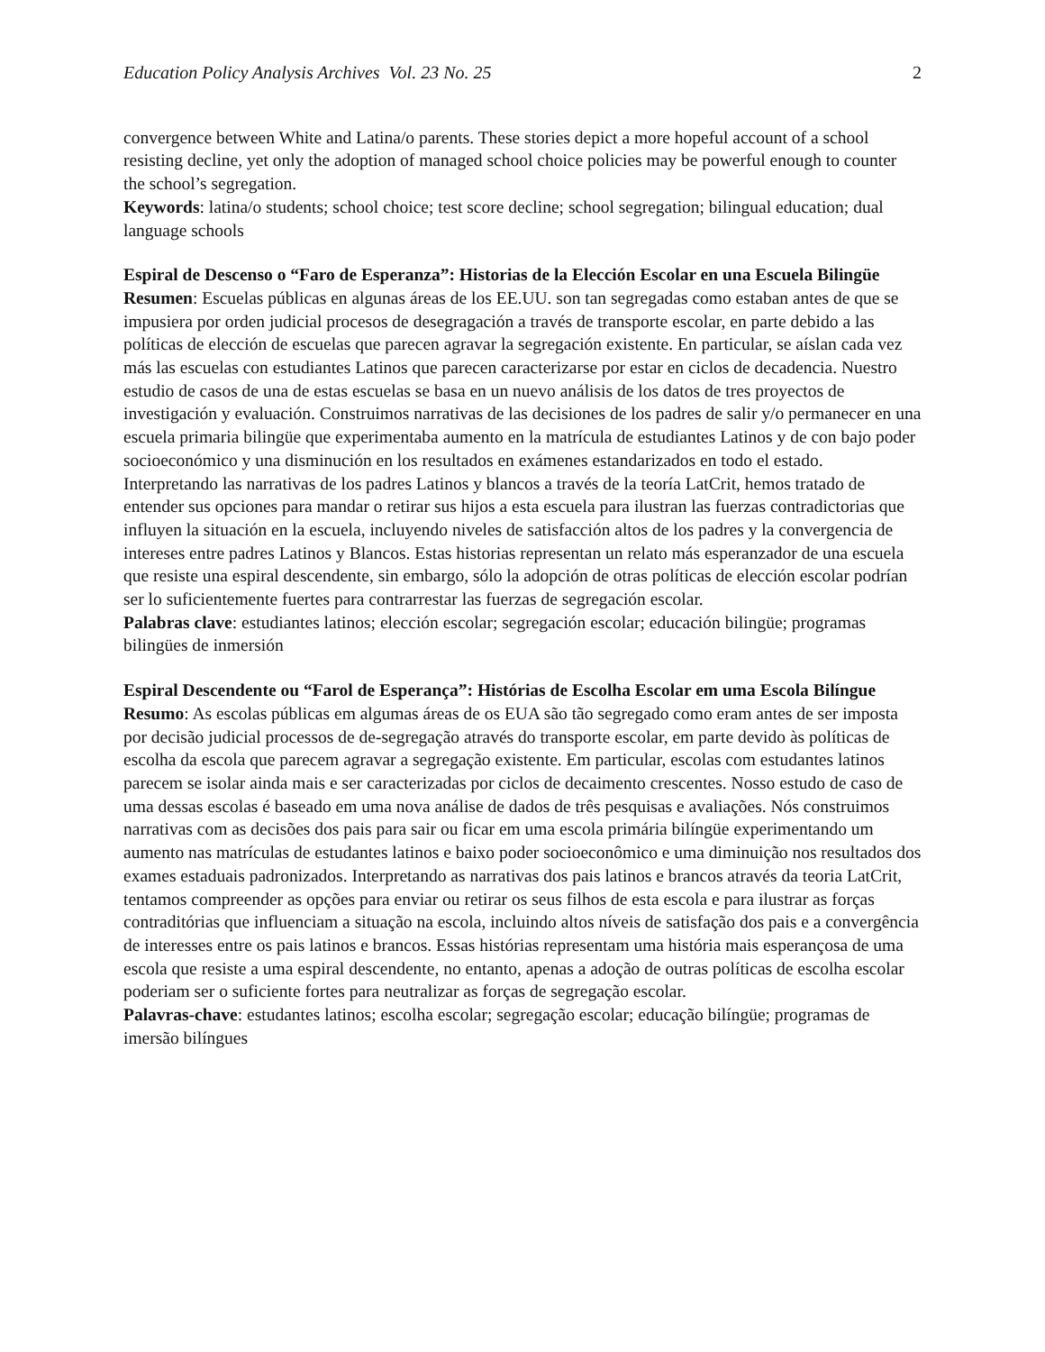Education Policy Analysis Archives Vol. 23 No. 25 2
convergence between White and Latina/o parents. These stories depict a more hopeful account of a school resisting decline, yet only the adoption of managed school choice policies may be powerful enough to counter the school’s segregation.
Keywords: latina/o students; school choice; test score decline; school segregation; bilingual education; dual language schools
Espiral de Descenso o “Faro de Esperanza”: Historias de la Elección Escolar en una Escuela Bilingüe
Resumen: Escuelas públicas en algunas áreas de los EE.UU. son tan segregadas como estaban antes de que se impusiera por orden judicial procesos de desegragación a través de transporte escolar, en parte debido a las políticas de elección de escuelas que parecen agravar la segregación existente. En particular, se aíslan cada vez más las escuelas con estudiantes Latinos que parecen caracterizarse por estar en ciclos de decadencia. Nuestro estudio de casos de una de estas escuelas se basa en un nuevo análisis de los datos de tres proyectos de investigación y evaluación. Construimos narrativas de las decisiones de los padres de salir y/o permanecer en una escuela primaria bilingüe que experimentaba aumento en la matrícula de estudiantes Latinos y de con bajo poder socioeconómico y una disminución en los resultados en exámenes estandarizados en todo el estado. Interpretando las narrativas de los padres Latinos y blancos a través de la teoría LatCrit, hemos tratado de entender sus opciones para mandar o retirar sus hijos a esta escuela para ilustran las fuerzas contradictorias que influyen la situación en la escuela, incluyendo niveles de satisfacción altos de los padres y la convergencia de intereses entre padres Latinos y Blancos. Estas historias representan un relato más esperanzador de una escuela que resiste una espiral descendente, sin embargo, sólo la adopción de otras políticas de elección escolar podrían ser lo suficientemente fuertes para contrarrestar las fuerzas de segregación escolar.
Palabras clave: estudiantes latinos; elección escolar; segregación escolar; educación bilingüe; programas bilingües de inmersión
Espiral Descendente ou “Farol de Esperança”: Histórias de Escolha Escolar em uma Escola Bilíngue
Resumo: As escolas públicas em algumas áreas de os EUA são tão segregado como eram antes de ser imposta por decisão judicial processos de de-segregação através do transporte escolar, em parte devido às políticas de escolha da escola que parecem agravar a segregação existente. Em particular, escolas com estudantes latinos parecem se isolar ainda mais e ser caracterizadas por ciclos de decaimento crescentes. Nosso estudo de caso de uma dessas escolas é baseado em uma nova análise de dados de três pesquisas e avaliações. Nós construimos narrativas com as decisões dos pais para sair ou ficar em uma escola primária bilíngüe experimentando um aumento nas matrículas de estudantes latinos e baixo poder socioeconômico e uma diminuição nos resultados dos exames estaduais padronizados. Interpretando as narrativas dos pais latinos e brancos através da teoria LatCrit, tentamos compreender as opções para enviar ou retirar os seus filhos de esta escola e para ilustrar as forças contraditórias que influenciam a situação na escola, incluindo altos níveis de satisfação dos pais e a convergência de interesses entre os pais latinos e brancos. Essas histórias representam uma história mais esperançosa de uma escola que resiste a uma espiral descendente, no entanto, apenas a adoção de outras políticas de escolha escolar poderiam ser o suficiente fortes para neutralizar as forças de segregação escolar.
Palavras-chave: estudantes latinos; escolha escolar; segregação escolar; educação bilíngüe; programas de imersão bilíngues